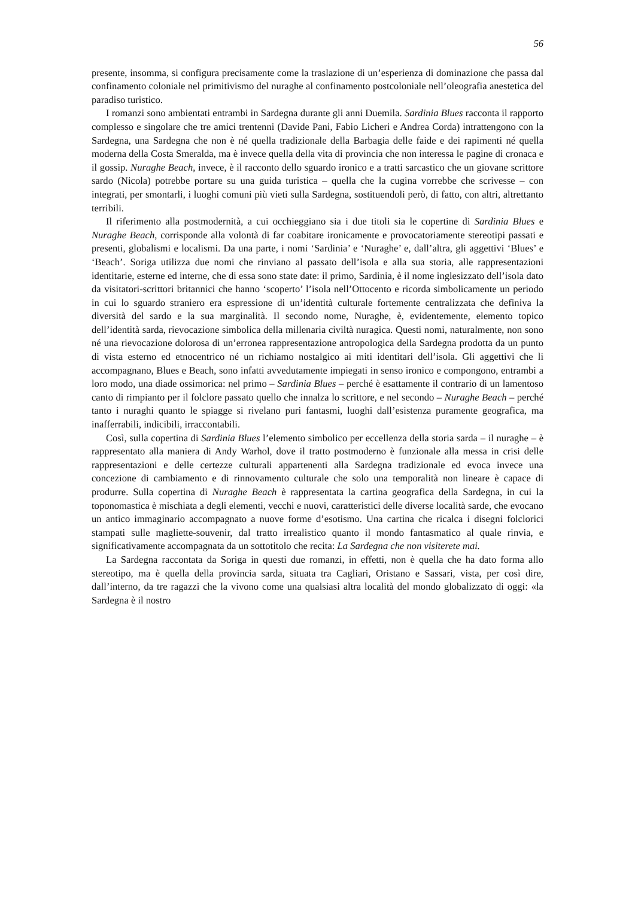56
presente, insomma, si configura precisamente come la traslazione di un’esperienza di dominazione che passa dal confinamento coloniale nel primitivismo del nuraghe al confinamento postcoloniale nell’oleografia anestetica del paradiso turistico.
I romanzi sono ambientati entrambi in Sardegna durante gli anni Duemila. Sardinia Blues racconta il rapporto complesso e singolare che tre amici trentenni (Davide Pani, Fabio Licheri e Andrea Corda) intrattengono con la Sardegna, una Sardegna che non è né quella tradizionale della Barbagia delle faide e dei rapimenti né quella moderna della Costa Smeralda, ma è invece quella della vita di provincia che non interessa le pagine di cronaca e il gossip. Nuraghe Beach, invece, è il racconto dello sguardo ironico e a tratti sarcastico che un giovane scrittore sardo (Nicola) potrebbe portare su una guida turistica – quella che la cugina vorrebbe che scrivesse – con integrati, per smontarli, i luoghi comuni più vieti sulla Sardegna, sostituendoli però, di fatto, con altri, altrettanto terribili.
Il riferimento alla postmodernità, a cui occhieggiano sia i due titoli sia le copertine di Sardinia Blues e Nuraghe Beach, corrisponde alla volontà di far coabitare ironicamente e provocatoriamente stereotipi passati e presenti, globalismi e localismi. Da una parte, i nomi ‘Sardinia’ e ‘Nuraghe’ e, dall’altra, gli aggettivi ‘Blues’ e ‘Beach’. Soriga utilizza due nomi che rinviano al passato dell’isola e alla sua storia, alle rappresentazioni identitarie, esterne ed interne, che di essa sono state date: il primo, Sardinia, è il nome inglesizzato dell’isola dato da visitatori-scrittori britannici che hanno ‘scoperto’ l’isola nell’Ottocento e ricorda simbolicamente un periodo in cui lo sguardo straniero era espressione di un’identità culturale fortemente centralizzata che definiva la diversità del sardo e la sua marginalità. Il secondo nome, Nuraghe, è, evidentemente, elemento topico dell’identità sarda, rievocazione simbolica della millenaria civiltà nuragica. Questi nomi, naturalmente, non sono né una rievocazione dolorosa di un’erronea rappresentazione antropologica della Sardegna prodotta da un punto di vista esterno ed etnocentrico né un richiamo nostalgico ai miti identitari dell’isola. Gli aggettivi che li accompagnano, Blues e Beach, sono infatti avvedutamente impiegati in senso ironico e compongono, entrambi a loro modo, una diade ossimorica: nel primo – Sardinia Blues – perché è esattamente il contrario di un lamentoso canto di rimpianto per il folclore passato quello che innalza lo scrittore, e nel secondo – Nuraghe Beach – perché tanto i nuraghi quanto le spiagge si rivelano puri fantasmi, luoghi dall’esistenza puramente geografica, ma inafferrabili, indicibili, irraccontabili.
Così, sulla copertina di Sardinia Blues l’elemento simbolico per eccellenza della storia sarda – il nuraghe – è rappresentato alla maniera di Andy Warhol, dove il tratto postmoderno è funzionale alla messa in crisi delle rappresentazioni e delle certezze culturali appartenenti alla Sardegna tradizionale ed evoca invece una concezione di cambiamento e di rinnovamento culturale che solo una temporalità non lineare è capace di produrre. Sulla copertina di Nuraghe Beach è rappresentata la cartina geografica della Sardegna, in cui la toponomastica è mischiata a degli elementi, vecchi e nuovi, caratteristici delle diverse località sarde, che evocano un antico immaginario accompagnato a nuove forme d’esotismo. Una cartina che ricalca i disegni folclorici stampati sulle magliette-souvenir, dal tratto irrealistico quanto il mondo fantasmatico al quale rinvia, e significativamente accompagnata da un sottotitolo che recita: La Sardegna che non visiterete mai.
La Sardegna raccontata da Soriga in questi due romanzi, in effetti, non è quella che ha dato forma allo stereotipo, ma è quella della provincia sarda, situata tra Cagliari, Oristano e Sassari, vista, per così dire, dall’interno, da tre ragazzi che la vivono come una qualsiasi altra località del mondo globalizzato di oggi: «la Sardegna è il nostro